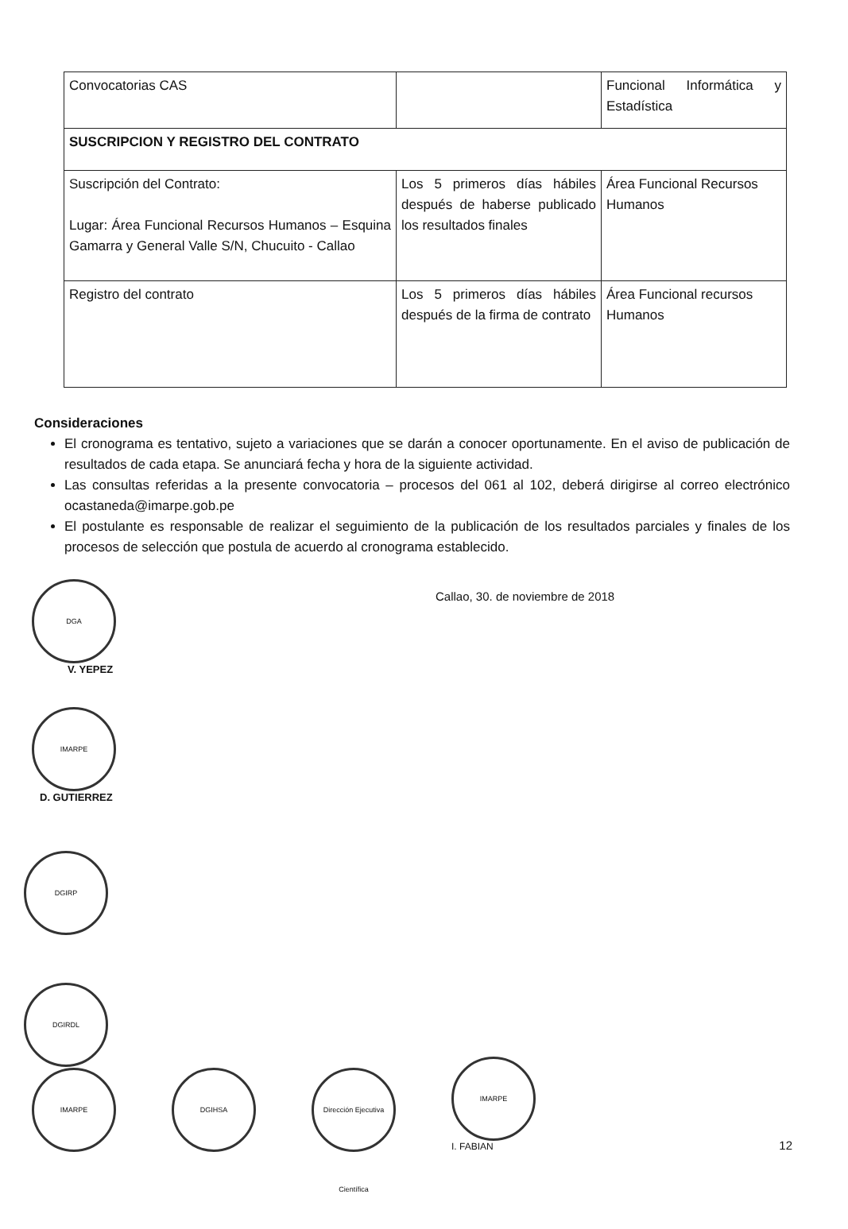| Convocatorias CAS | | Funcional Informática y Estadística |
| SUSCRIPCION Y REGISTRO DEL CONTRATO | | |
| Suscripción del Contrato: Lugar: Área Funcional Recursos Humanos – Esquina Gamarra y General Valle S/N, Chucuito - Callao | Los 5 primeros días hábiles después de haberse publicado los resultados finales | Área Funcional Recursos Humanos |
| Registro del contrato | Los 5 primeros días hábiles después de la firma de contrato | Área Funcional recursos Humanos |
Consideraciones
El cronograma es tentativo, sujeto a variaciones que se darán a conocer oportunamente. En el aviso de publicación de resultados de cada etapa. Se anunciará fecha y hora de la siguiente actividad.
Las consultas referidas a la presente convocatoria – procesos del 061 al 102, deberá dirigirse al correo electrónico ocastaneda@imarpe.gob.pe
El postulante es responsable de realizar el seguimiento de la publicación de los resultados parciales y finales de los procesos de selección que postula de acuerdo al cronograma establecido.
Callao, 30. de noviembre de 2018
DGA
V. YEPEZ
IMARPE
D. GUTIERREZ
DGIRP
DGIRDL
IMARPE
DGIHSA
Dirección Ejecutiva Científica
IMARPE
I. FABIAN
12